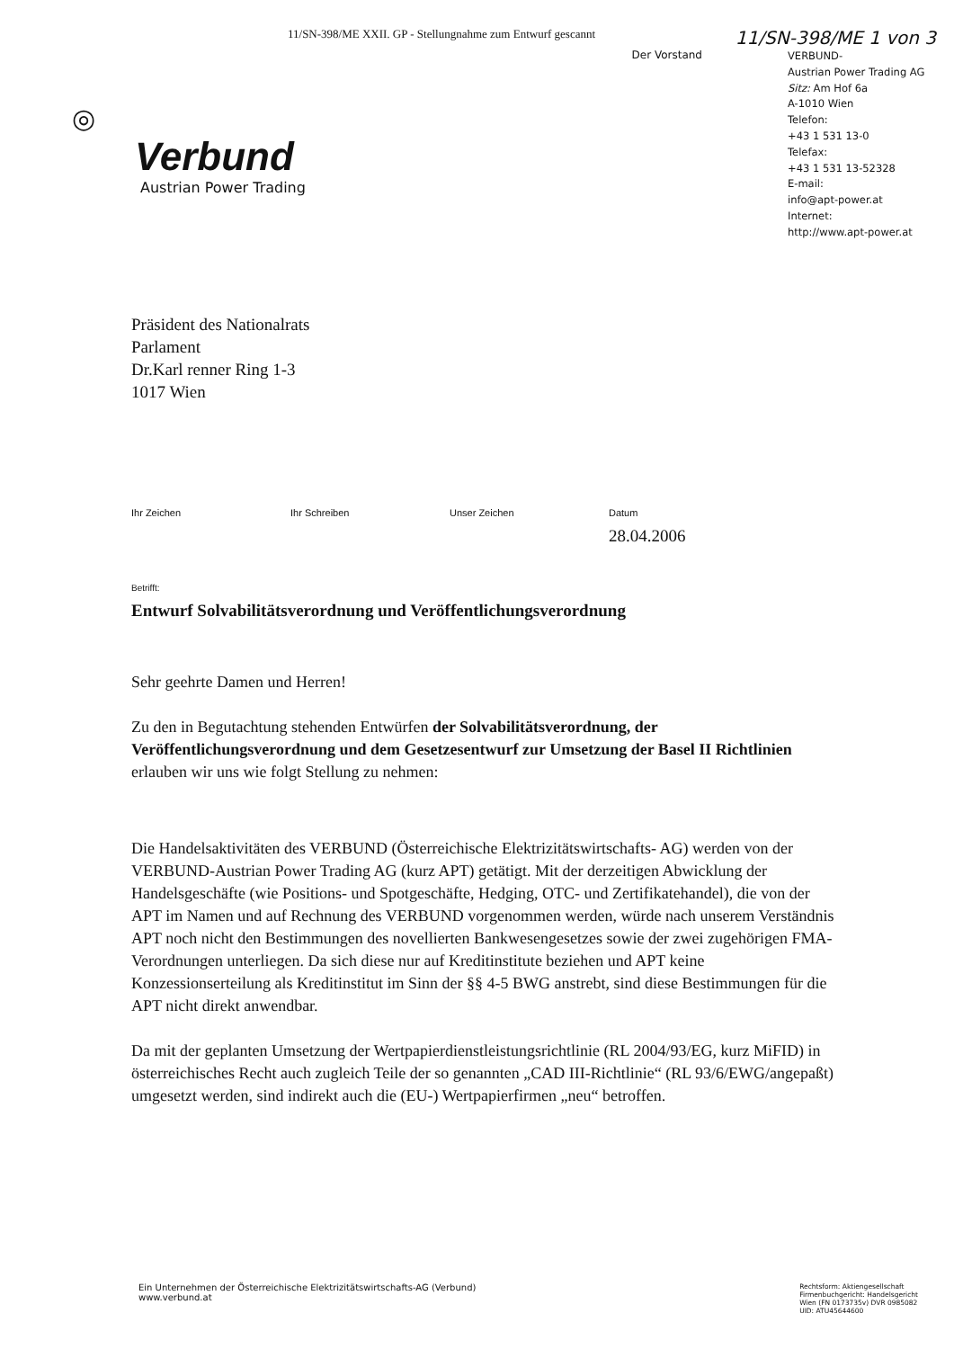11/SN-398/ME XXII. GP - Stellungnahme zum Entwurf gescannt 11/SN-398/ME 1 von 3
◎
Verbund
Austrian Power Trading
Der Vorstand
VERBUND-
Austrian Power Trading AG
Sitz: Am Hof 6a
A-1010 Wien
Telefon:
+43 1 531 13-0
Telefax:
+43 1 531 13-52328
E-mail:
info@apt-power.at
Internet:
http://www.apt-power.at
Präsident des Nationalrats
Parlament
Dr.Karl renner Ring 1-3
1017 Wien
Ihr Zeichen Ihr Schreiben Unser Zeichen Datum
28.04.2006
Betrifft:
Entwurf Solvabilitätsverordnung und Veröffentlichungsverordnung
Sehr geehrte Damen und Herren!
Zu den in Begutachtung stehenden Entwürfen der Solvabilitätsverordnung, der Veröffentlichungsverordnung und dem Gesetzesentwurf zur Umsetzung der Basel II Richtlinien erlauben wir uns wie folgt Stellung zu nehmen:
Die Handelsaktivitäten des VERBUND (Österreichische Elektrizitätswirtschafts- AG) werden von der VERBUND-Austrian Power Trading AG (kurz APT) getätigt. Mit der derzeitigen Abwicklung der Handelsgeschäfte (wie Positions- und Spotgeschäfte, Hedging, OTC- und Zertifikatehandel), die von der APT im Namen und auf Rechnung des VERBUND vorgenommen werden, würde nach unserem Verständnis APT noch nicht den Bestimmungen des novellierten Bankwesengesetzes sowie der zwei zugehörigen FMA-Verordnungen unterliegen. Da sich diese nur auf Kreditinstitute beziehen und APT keine Konzessionserteilung als Kreditinstitut im Sinn der §§ 4-5 BWG anstrebt, sind diese Bestimmungen für die APT nicht direkt anwendbar.
Da mit der geplanten Umsetzung der Wertpapierdienstleistungsrichtlinie (RL 2004/93/EG, kurz MiFID) in österreichisches Recht auch zugleich Teile der so genannten „CAD III-Richtlinie“ (RL 93/6/EWG/angepaßt) umgesetzt werden, sind indirekt auch die (EU-) Wertpapierfirmen „neu“ betroffen.
Ein Unternehmen der Österreichische Elektrizitätswirtschafts-AG (Verbund)
www.verbund.at
Rechtsform: Aktiengesellschaft
Firmenbuchgericht: Handelsgericht
Wien (FN 0173735v) DVR 0985082
UID: ATU45644600